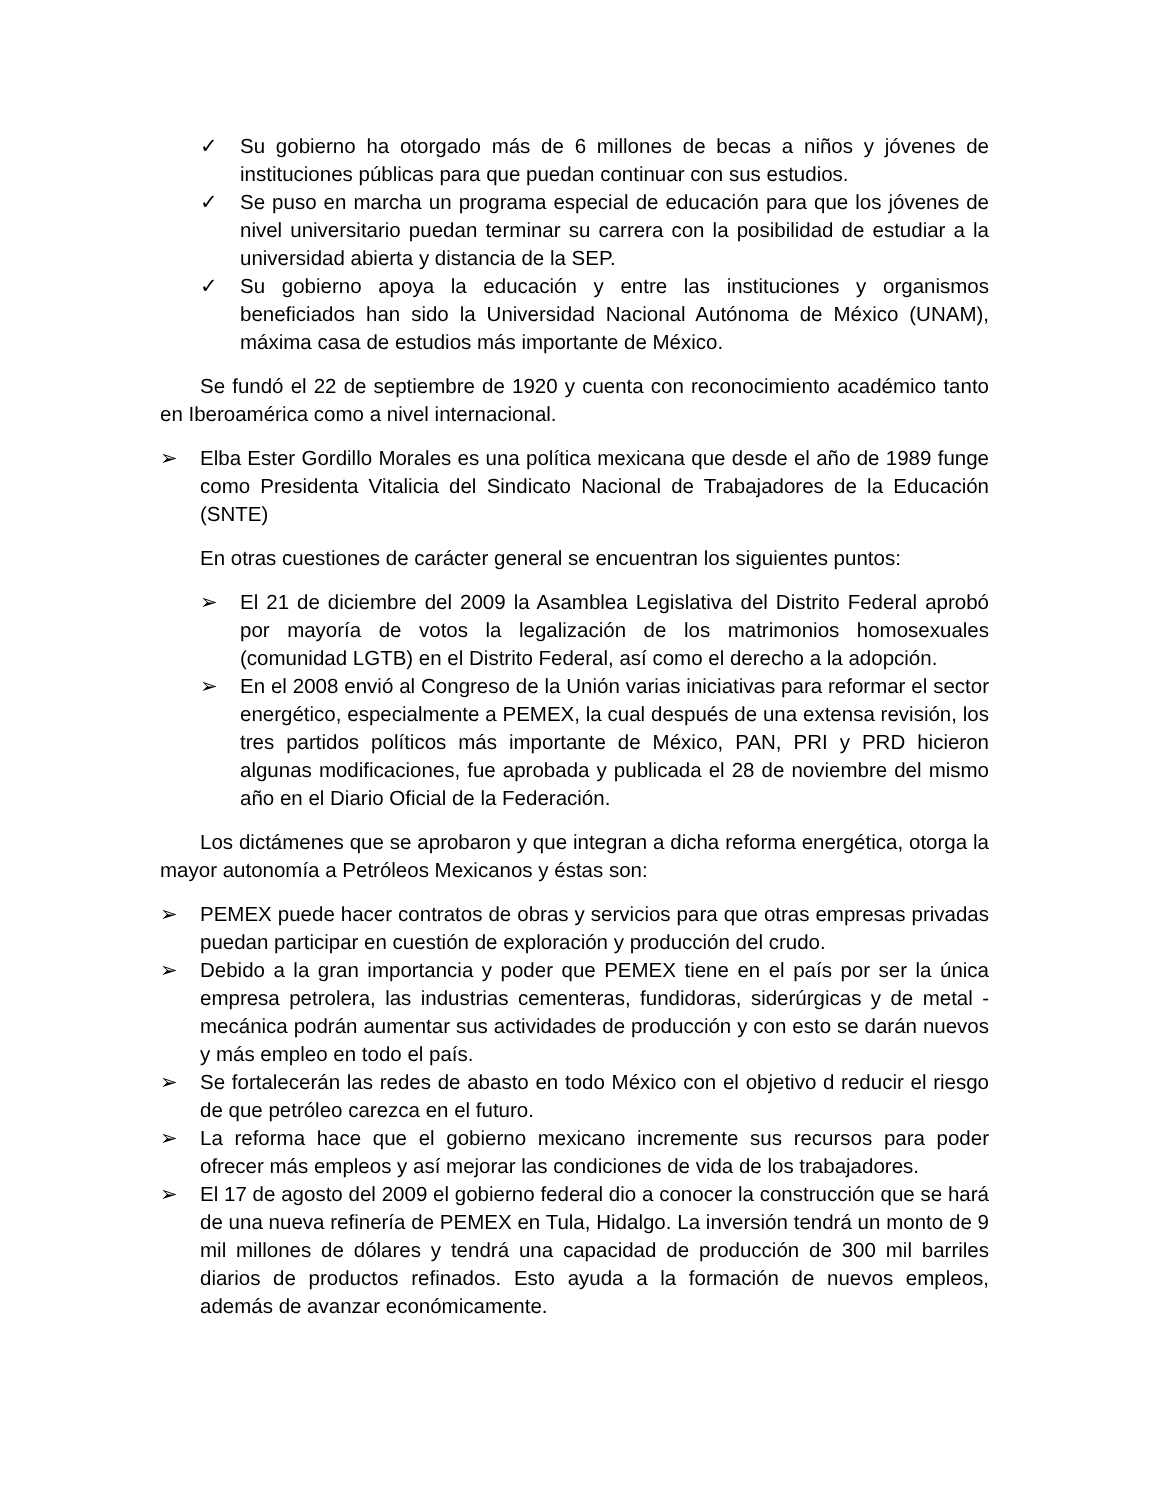✓ Su gobierno ha otorgado más de 6 millones de becas a niños y jóvenes de instituciones públicas para que puedan continuar con sus estudios.
✓ Se puso en marcha un programa especial de educación para que los jóvenes de nivel universitario puedan terminar su carrera con la posibilidad de estudiar a la universidad abierta y distancia de la SEP.
✓ Su gobierno apoya la educación y entre las instituciones y organismos beneficiados han sido la Universidad Nacional Autónoma de México (UNAM), máxima casa de estudios más importante de México.
Se fundó el 22 de septiembre de 1920 y cuenta con reconocimiento académico tanto en Iberoamérica como a nivel internacional.
➢ Elba Ester Gordillo Morales es una política mexicana que desde el año de 1989 funge como Presidenta Vitalicia del Sindicato Nacional de Trabajadores de la Educación (SNTE)
En otras cuestiones de carácter general se encuentran los siguientes puntos:
➢ El 21 de diciembre del 2009 la Asamblea Legislativa del Distrito Federal aprobó por mayoría de votos la legalización de los matrimonios homosexuales (comunidad LGTB) en el Distrito Federal, así como el derecho a la adopción.
➢ En el 2008 envió al Congreso de la Unión varias iniciativas para reformar el sector energético, especialmente a PEMEX, la cual después de una extensa revisión, los tres partidos políticos más importante de México, PAN, PRI y PRD hicieron algunas modificaciones, fue aprobada y publicada el 28 de noviembre del mismo año en el Diario Oficial de la Federación.
Los dictámenes que se aprobaron y que integran a dicha reforma energética, otorga la mayor autonomía a Petróleos Mexicanos y éstas son:
➢ PEMEX puede hacer contratos de obras y servicios para que otras empresas privadas puedan participar en cuestión de exploración y producción del crudo.
➢ Debido a la gran importancia y poder que PEMEX tiene en el país por ser la única empresa petrolera, las industrias cementeras, fundidoras, siderúrgicas y de metal - mecánica podrán aumentar sus actividades de producción y con esto se darán nuevos y más empleo en todo el país.
➢ Se fortalecerán las redes de abasto en todo México con el objetivo d reducir el riesgo de que petróleo carezca en el futuro.
➢ La reforma hace que el gobierno mexicano incremente sus recursos para poder ofrecer más empleos y así mejorar las condiciones de vida de los trabajadores.
➢ El 17 de agosto del 2009 el gobierno federal dio a conocer la construcción que se hará de una nueva refinería de PEMEX en Tula, Hidalgo. La inversión tendrá un monto de 9 mil millones de dólares y tendrá una capacidad de producción de 300 mil barriles diarios de productos refinados. Esto ayuda a la formación de nuevos empleos, además de avanzar económicamente.